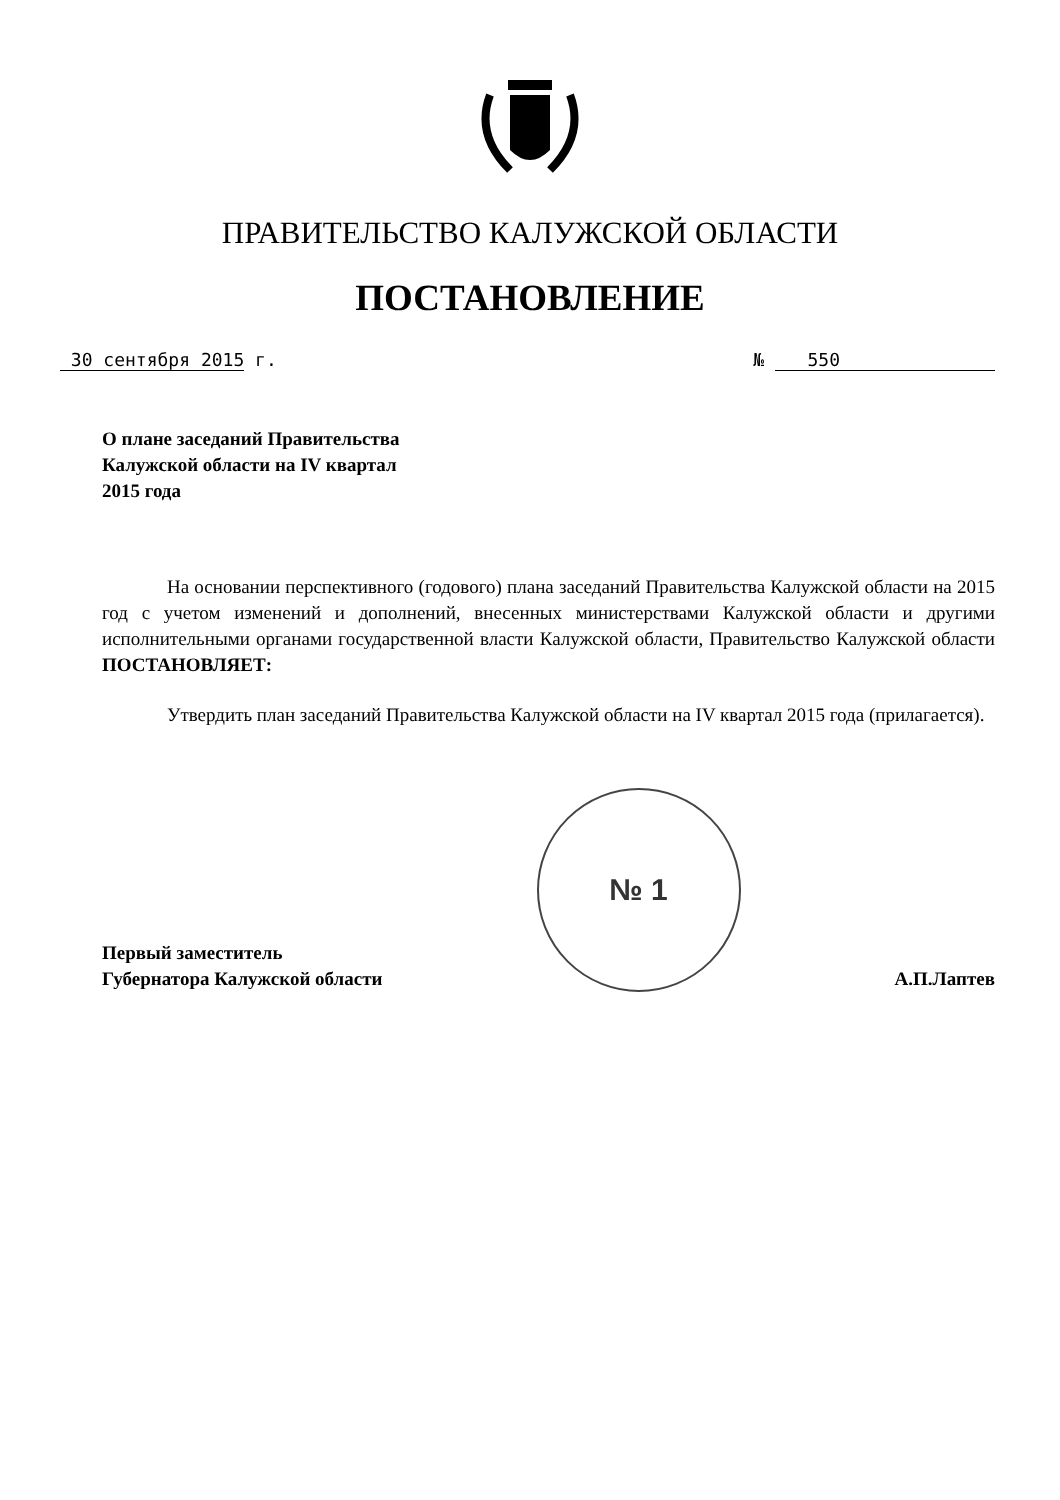ПРАВИТЕЛЬСТВО КАЛУЖСКОЙ ОБЛАСТИ
ПОСТАНОВЛЕНИЕ
30 сентября 2015 г. № 550
О плане заседаний Правительства
Калужской области на IV квартал
2015 года
На основании перспективного (годового) плана заседаний Правительства Калужской области на 2015 год с учетом изменений и дополнений, внесенных министерствами Калужской области и другими исполнительными органами государственной власти Калужской области, Правительство Калужской области ПОСТАНОВЛЯЕТ:
Утвердить план заседаний Правительства Калужской области на IV квартал 2015 года (прилагается).
Первый заместитель
Губернатора Калужской области
№ 1
А.П.Лаптев